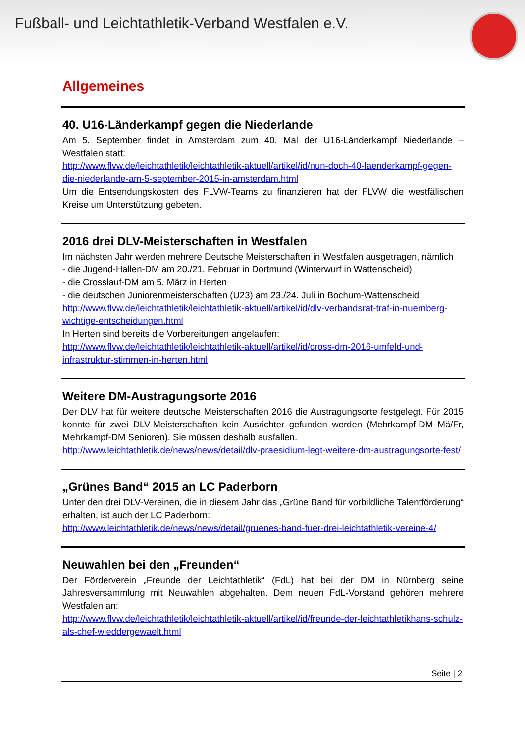Fußball- und Leichtathletik-Verband Westfalen e.V.
Allgemeines
40. U16-Länderkampf gegen die Niederlande
Am 5. September findet in Amsterdam zum 40. Mal der U16-Länderkampf Niederlande – Westfalen statt:
http://www.flvw.de/leichtathletik/leichtathletik-aktuell/artikel/id/nun-doch-40-laenderkampf-gegen-die-niederlande-am-5-september-2015-in-amsterdam.html
Um die Entsendungskosten des FLVW-Teams zu finanzieren hat der FLVW die westfälischen Kreise um Unterstützung gebeten.
2016 drei DLV-Meisterschaften in Westfalen
Im nächsten Jahr werden mehrere Deutsche Meisterschaften in Westfalen ausgetragen, nämlich
- die Jugend-Hallen-DM am 20./21. Februar in Dortmund (Winterwurf in Wattenscheid)
- die Crosslauf-DM am 5. März in Herten
- die deutschen Juniorenmeisterschaften (U23) am 23./24. Juli in Bochum-Wattenscheid
http://www.flvw.de/leichtathletik/leichtathletik-aktuell/artikel/id/dlv-verbandsrat-traf-in-nuernberg-wichtige-entscheidungen.html
In Herten sind bereits die Vorbereitungen angelaufen:
http://www.flvw.de/leichtathletik/leichtathletik-aktuell/artikel/id/cross-dm-2016-umfeld-und-infrastruktur-stimmen-in-herten.html
Weitere DM-Austragungsorte 2016
Der DLV hat für weitere deutsche Meisterschaften 2016 die Austragungsorte festgelegt. Für 2015 konnte für zwei DLV-Meisterschaften kein Ausrichter gefunden werden (Mehrkampf-DM Mä/Fr, Mehrkampf-DM Senioren). Sie müssen deshalb ausfallen.
http://www.leichtathletik.de/news/news/detail/dlv-praesidium-legt-weitere-dm-austragungsorte-fest/
„Grünes Band“ 2015 an LC Paderborn
Unter den drei DLV-Vereinen, die in diesem Jahr das „Grüne Band für vorbildliche Talentförderung“ erhalten, ist auch der LC Paderborn:
http://www.leichtathletik.de/news/news/detail/gruenes-band-fuer-drei-leichtathletik-vereine-4/
Neuwahlen bei den „Freunden“
Der Förderverein „Freunde der Leichtathletik“ (FdL) hat bei der DM in Nürnberg seine Jahresversammlung mit Neuwahlen abgehalten. Dem neuen FdL-Vorstand gehören mehrere Westfalen an:
http://www.flvw.de/leichtathletik/leichtathletik-aktuell/artikel/id/freunde-der-leichtathletikhans-schulz-als-chef-wieddergewaelt.html
Seite | 2